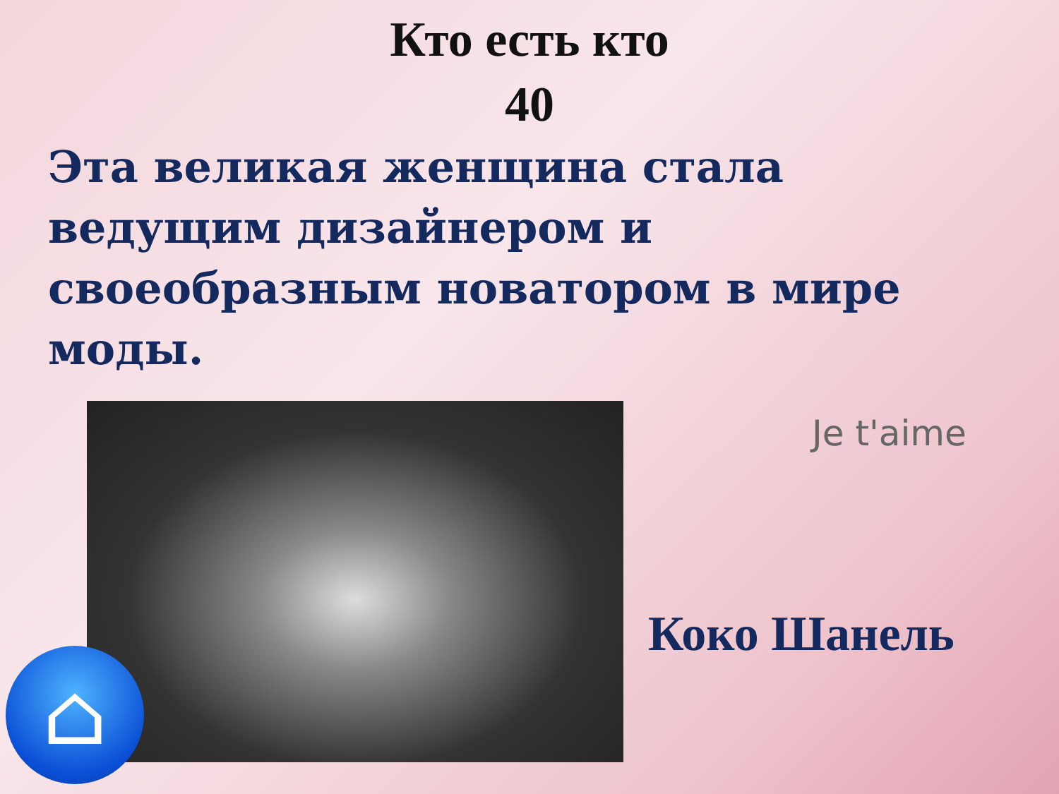Кто есть кто
40
Эта великая женщина стала ведущим дизайнером и своеобразным новатором в мире моды.
Je t'aime
Коко Шанель
⌂